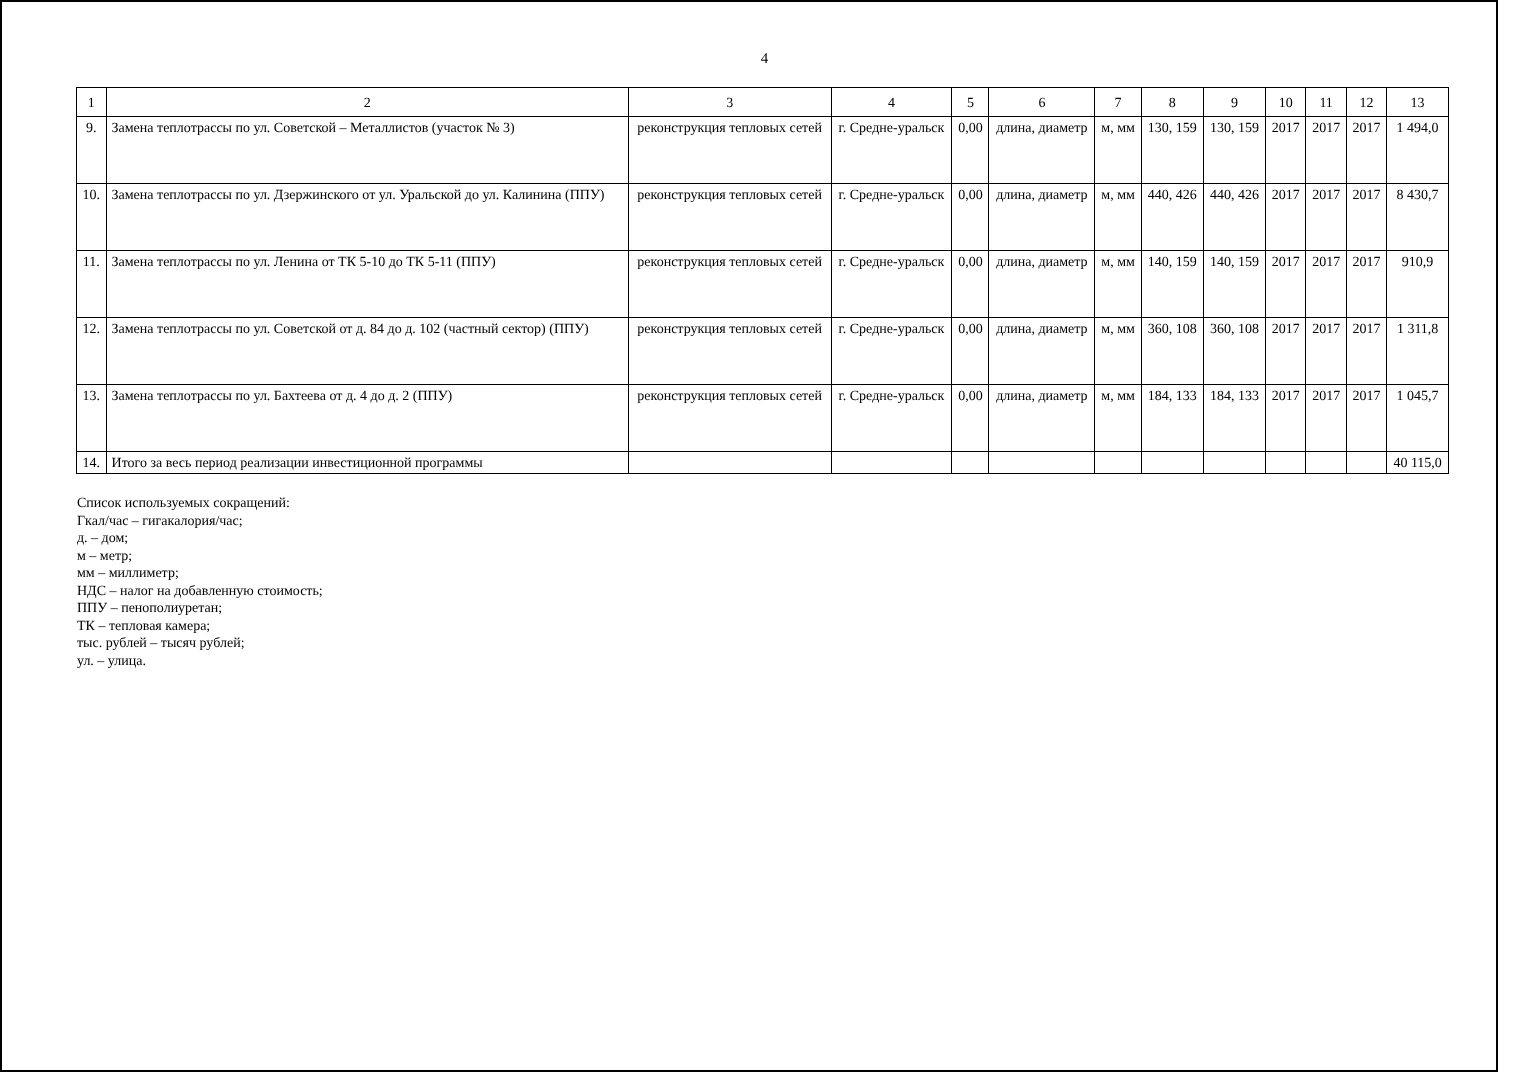4
| 1 | 2 | 3 | 4 | 5 | 6 | 7 | 8 | 9 | 10 | 11 | 12 | 13 |
| --- | --- | --- | --- | --- | --- | --- | --- | --- | --- | --- | --- | --- |
| 9. | Замена теплотрассы по ул. Советской – Металлистов (участок № 3) | реконструкция тепловых сетей | г. Средне-уральск | 0,00 | длина, диаметр | м, мм | 130, 159 | 130, 159 | 2017 | 2017 | 2017 | 1 494,0 |
| 10. | Замена теплотрассы по ул. Дзержинского от ул. Уральской до ул. Калинина (ППУ) | реконструкция тепловых сетей | г. Средне-уральск | 0,00 | длина, диаметр | м, мм | 440, 426 | 440, 426 | 2017 | 2017 | 2017 | 8 430,7 |
| 11. | Замена теплотрассы по ул. Ленина от ТК 5-10 до ТК 5-11 (ППУ) | реконструкция тепловых сетей | г. Средне-уральск | 0,00 | длина, диаметр | м, мм | 140, 159 | 140, 159 | 2017 | 2017 | 2017 | 910,9 |
| 12. | Замена теплотрассы по ул. Советской от д. 84 до д. 102 (частный сектор) (ППУ) | реконструкция тепловых сетей | г. Средне-уральск | 0,00 | длина, диаметр | м, мм | 360, 108 | 360, 108 | 2017 | 2017 | 2017 | 1 311,8 |
| 13. | Замена теплотрассы по ул. Бахтеева от д. 4 до д. 2 (ППУ) | реконструкция тепловых сетей | г. Средне-уральск | 0,00 | длина, диаметр | м, мм | 184, 133 | 184, 133 | 2017 | 2017 | 2017 | 1 045,7 |
| 14. | Итого за весь период реализации инвестиционной программы | | | | | | | | | | | 40 115,0 |
Список используемых сокращений:
Гкал/час – гигакалория/час;
д. – дом;
м – метр;
мм – миллиметр;
НДС – налог на добавленную стоимость;
ППУ – пенополиуретан;
ТК – тепловая камера;
тыс. рублей – тысяч рублей;
ул. – улица.